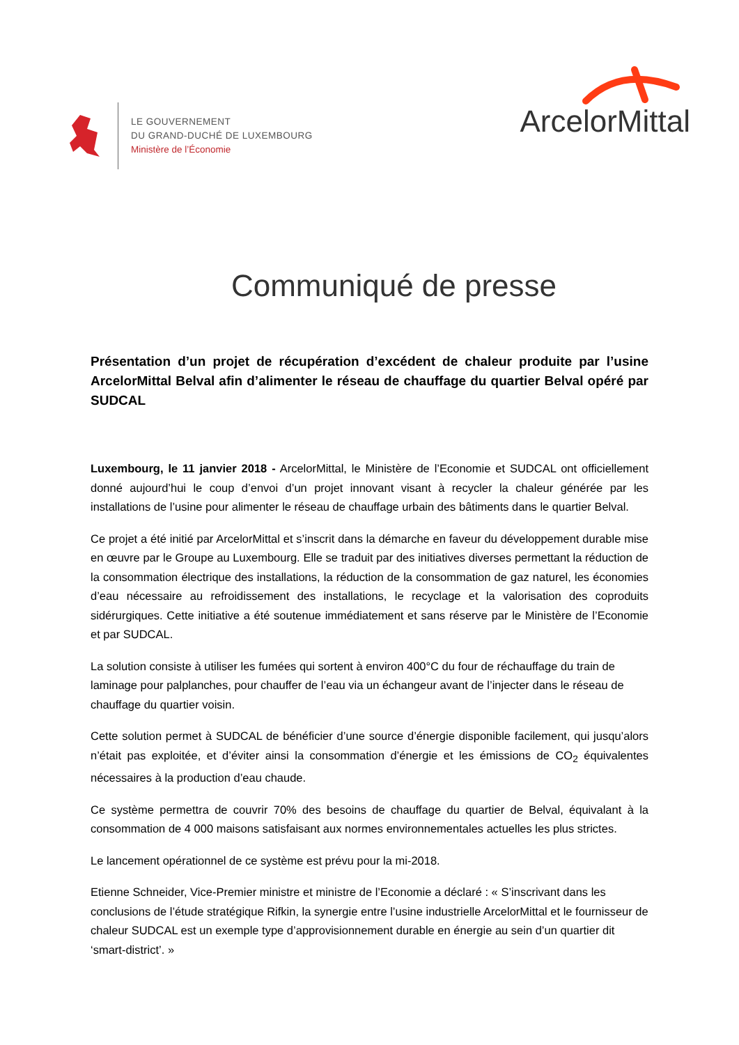LE GOUVERNEMENT
DU GRAND-DUCHÉ DE LUXEMBOURG
Ministère de l’Économie
ArcelorMittal
Communiqué de presse
Présentation d’un projet de récupération d’excédent de chaleur produite par l’usine ArcelorMittal Belval afin d’alimenter le réseau de chauffage du quartier Belval opéré par SUDCAL
Luxembourg, le 11 janvier 2018 - ArcelorMittal, le Ministère de l’Economie et SUDCAL ont officiellement donné aujourd’hui le coup d’envoi d’un projet innovant visant à recycler la chaleur générée par les installations de l’usine pour alimenter le réseau de chauffage urbain des bâtiments dans le quartier Belval.
Ce projet a été initié par ArcelorMittal et s’inscrit dans la démarche en faveur du développement durable mise en œuvre par le Groupe au Luxembourg. Elle se traduit par des initiatives diverses permettant la réduction de la consommation électrique des installations, la réduction de la consommation de gaz naturel, les économies d’eau nécessaire au refroidissement des installations, le recyclage et la valorisation des coproduits sidérurgiques. Cette initiative a été soutenue immédiatement et sans réserve par le Ministère de l’Economie et par SUDCAL.
La solution consiste à utiliser les fumées qui sortent à environ 400°C du four de réchauffage du train de laminage pour palplanches, pour chauffer de l’eau via un échangeur avant de l’injecter dans le réseau de chauffage du quartier voisin.
Cette solution permet à SUDCAL de bénéficier d’une source d’énergie disponible facilement, qui jusqu’alors n’était pas exploitée, et d’éviter ainsi la consommation d’énergie et les émissions de CO<sub>2</sub> équivalentes nécessaires à la production d’eau chaude.
Ce système permettra de couvrir 70% des besoins de chauffage du quartier de Belval, équivalant à la consommation de 4 000 maisons satisfaisant aux normes environnementales actuelles les plus strictes.
Le lancement opérationnel de ce système est prévu pour la mi-2018.
Etienne Schneider, Vice-Premier ministre et ministre de l’Economie a déclaré : « S’inscrivant dans les conclusions de l’étude stratégique Rifkin, la synergie entre l’usine industrielle ArcelorMittal et le fournisseur de chaleur SUDCAL est un exemple type d’approvisionnement durable en énergie au sein d’un quartier dit ‘smart-district’. »